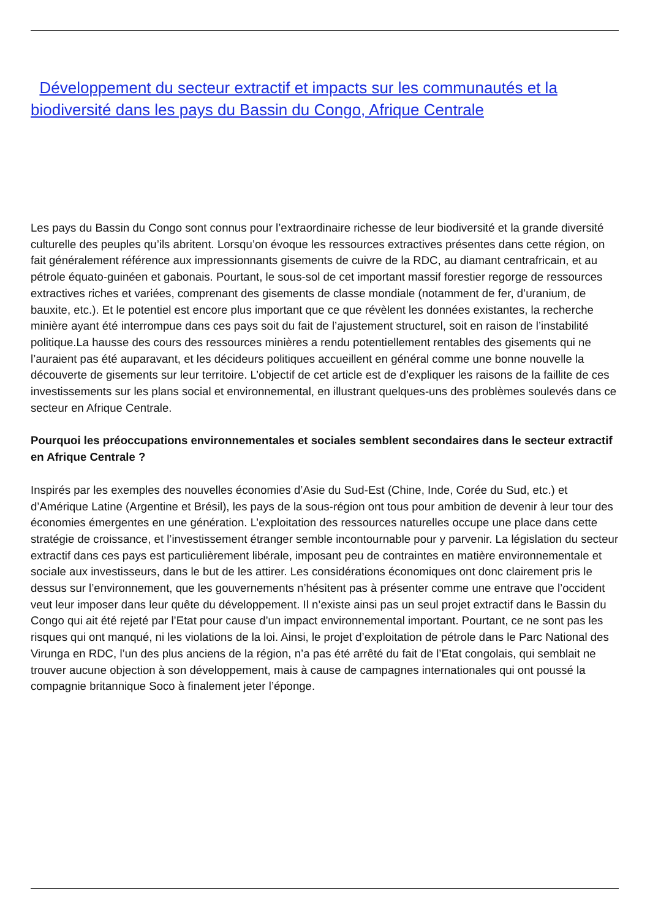Développement du secteur extractif et impacts sur les communautés et la biodiversité dans les pays du Bassin du Congo, Afrique Centrale
Les pays du Bassin du Congo sont connus pour l’extraordinaire richesse de leur biodiversité et la grande diversité culturelle des peuples qu’ils abritent. Lorsqu’on évoque les ressources extractives présentes dans cette région, on fait généralement référence aux impressionnants gisements de cuivre de la RDC, au diamant centrafricain, et au pétrole équato-guinéen et gabonais. Pourtant, le sous-sol de cet important massif forestier regorge de ressources extractives riches et variées, comprenant des gisements de classe mondiale (notamment de fer, d’uranium, de bauxite, etc.). Et le potentiel est encore plus important que ce que révèlent les données existantes, la recherche minière ayant été interrompue dans ces pays soit du fait de l’ajustement structurel, soit en raison de l’instabilité politique.La hausse des cours des ressources minières a rendu potentiellement rentables des gisements qui ne l’auraient pas été auparavant, et les décideurs politiques accueillent en général comme une bonne nouvelle la découverte de gisements sur leur territoire. L’objectif de cet article est de d’expliquer les raisons de la faillite de ces investissements sur les plans social et environnemental, en illustrant quelques-uns des problèmes soulevés dans ce secteur en Afrique Centrale.
Pourquoi les préoccupations environnementales et sociales semblent secondaires dans le secteur extractif en Afrique Centrale ?
Inspirés par les exemples des nouvelles économies d’Asie du Sud-Est (Chine, Inde, Corée du Sud, etc.) et d’Amérique Latine (Argentine et Brésil), les pays de la sous-région ont tous pour ambition de devenir à leur tour des économies émergentes en une génération. L’exploitation des ressources naturelles occupe une place dans cette stratégie de croissance, et l’investissement étranger semble incontournable pour y parvenir. La législation du secteur extractif dans ces pays est particulièrement libérale, imposant peu de contraintes en matière environnementale et sociale aux investisseurs, dans le but de les attirer. Les considérations économiques ont donc clairement pris le dessus sur l’environnement, que les gouvernements n’hésitent pas à présenter comme une entrave que l’occident veut leur imposer dans leur quête du développement. Il n’existe ainsi pas un seul projet extractif dans le Bassin du Congo qui ait été rejeté par l’Etat pour cause d’un impact environnemental important. Pourtant, ce ne sont pas les risques qui ont manqué, ni les violations de la loi. Ainsi, le projet d’exploitation de pétrole dans le Parc National des Virunga en RDC, l’un des plus anciens de la région, n’a pas été arrêté du fait de l’Etat congolais, qui semblait ne trouver aucune objection à son développement, mais à cause de campagnes internationales qui ont poussé la compagnie britannique Soco à finalement jeter l’éponge.